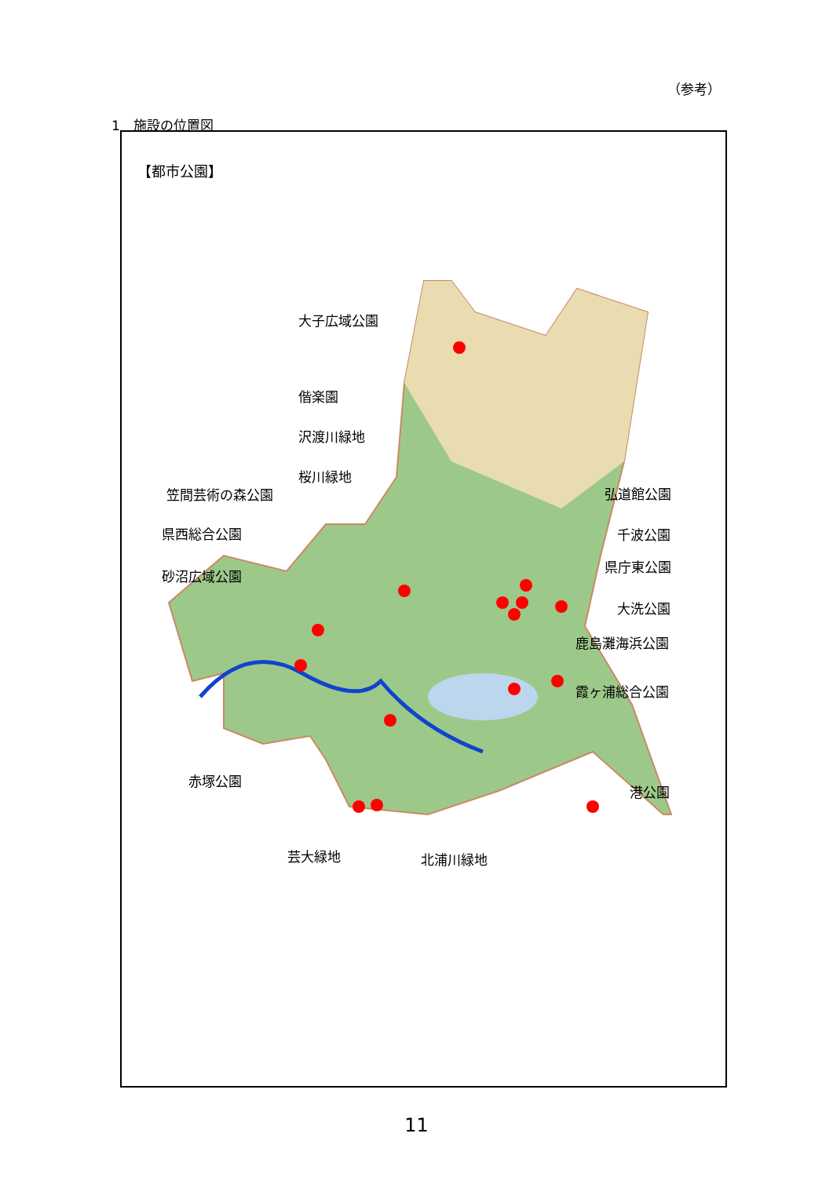（参考）
1　施設の位置図
【都市公園】
大子広域公園
偕楽園
沢渡川緑地
桜川緑地
笠間芸術の森公園
県西総合公園
砂沼広域公園
赤塚公園
芸大緑地 北浦川緑地
弘道館公園
千波公園
県庁東公園
大洗公園
鹿島灘海浜公園
霞ヶ浦総合公園
港公園
11